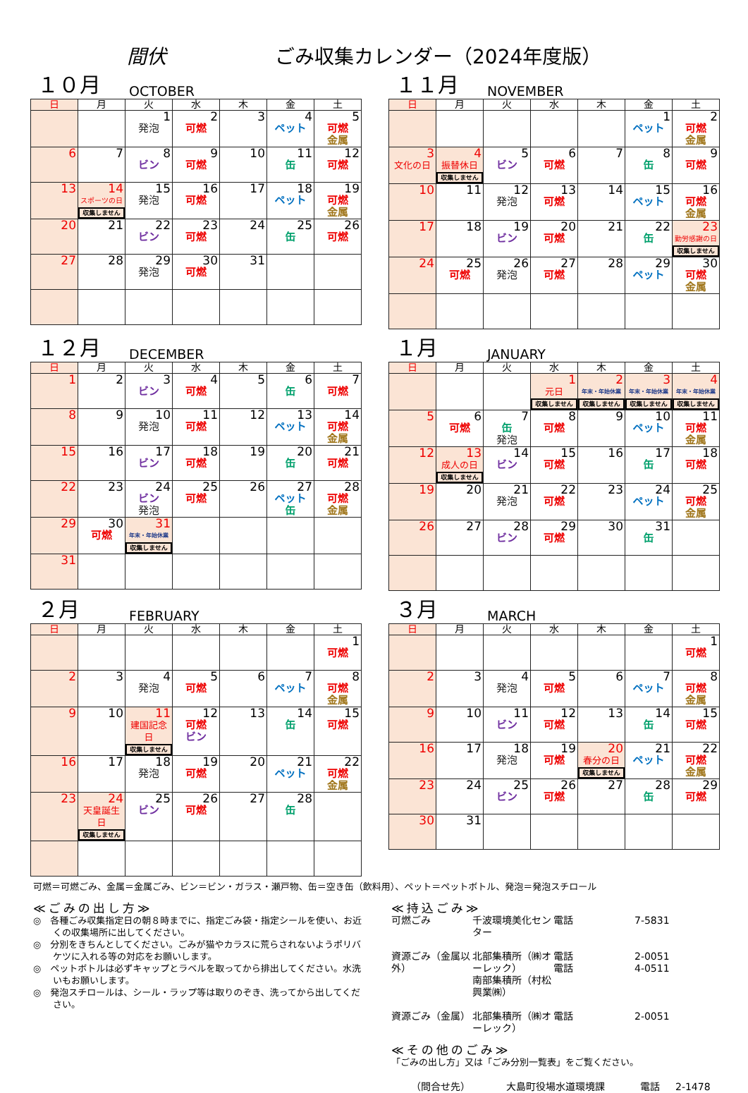間伏 ごみ収集カレンダー（2024年度版）
１０月 OCTOBER
| 日 | 月 | 火 | 水 | 木 | 金 | 土 |
| --- | --- | --- | --- | --- | --- | --- |
| | | 1 発泡 | 2 可燃 | 3 | 4 ペット | 5 可燃 金属 |
| 6 | 7 | 8 ビン | 9 可燃 | 10 | 11 缶 | 12 可燃 |
| 13 | 14 スポーツの日 収集しません | 15 発泡 | 16 可燃 | 17 | 18 ペット | 19 可燃 金属 |
| 20 | 21 | 22 ビン | 23 可燃 | 24 | 25 缶 | 26 可燃 |
| 27 | 28 | 29 発泡 | 30 可燃 | 31 | | |
１１月 NOVEMBER
| 日 | 月 | 火 | 水 | 木 | 金 | 土 |
| --- | --- | --- | --- | --- | --- | --- |
| | | | | | 1 ペット | 2 可燃 金属 |
| 3 文化の日 | 4 振替休日 収集しません | 5 ビン | 6 可燃 | 7 | 8 缶 | 9 可燃 |
| 10 | 11 | 12 発泡 | 13 可燃 | 14 | 15 ペット | 16 可燃 金属 |
| 17 | 18 | 19 ビン | 20 可燃 | 21 | 22 缶 | 23 勤労感謝の日 収集しません |
| 24 | 25 可燃 | 26 発泡 | 27 可燃 | 28 | 29 ペット | 30 可燃 金属 |
１２月 DECEMBER
| 日 | 月 | 火 | 水 | 木 | 金 | 土 |
| --- | --- | --- | --- | --- | --- | --- |
| 1 | 2 | 3 ビン | 4 可燃 | 5 | 6 缶 | 7 可燃 |
| 8 | 9 | 10 発泡 | 11 可燃 | 12 | 13 ペット | 14 可燃 金属 |
| 15 | 16 | 17 ビン | 18 可燃 | 19 | 20 缶 | 21 可燃 |
| 22 | 23 | 24 ビン 発泡 | 25 可燃 | 26 | 27 ペット 缶 | 28 可燃 金属 |
| 29 | 30 可燃 | 31 年末・年始休業 収集しません | | | | |
| 31 | | | | | | |
１月 JANUARY
| 日 | 月 | 火 | 水 | 木 | 金 | 土 |
| --- | --- | --- | --- | --- | --- | --- |
| | | | 1 元日 収集しません | 2 年末・年始休業 収集しません | 3 年末・年始休業 収集しません | 4 年末・年始休業 収集しません |
| 5 | 6 可燃 | 7 缶 発泡 | 8 可燃 | 9 | 10 ペット | 11 可燃 金属 |
| 12 | 13 成人の日 収集しません | 14 ビン | 15 可燃 | 16 | 17 缶 | 18 可燃 |
| 19 | 20 | 21 発泡 | 22 可燃 | 23 | 24 ペット | 25 可燃 金属 |
| 26 | 27 | 28 ビン | 29 可燃 | 30 | 31 缶 | |
２月 FEBRUARY
| 日 | 月 | 火 | 水 | 木 | 金 | 土 |
| --- | --- | --- | --- | --- | --- | --- |
| | | | | | | 1 可燃 |
| 2 | 3 | 4 発泡 | 5 可燃 | 6 | 7 ペット | 8 可燃 金属 |
| 9 | 10 | 11 建国記念日 収集しません | 12 可燃 ビン | 13 | 14 缶 | 15 可燃 |
| 16 | 17 | 18 発泡 | 19 可燃 | 20 | 21 ペット | 22 可燃 金属 |
| 23 | 24 天皇誕生日 収集しません | 25 ビン | 26 可燃 | 27 | 28 缶 | |
３月 MARCH
| 日 | 月 | 火 | 水 | 木 | 金 | 土 |
| --- | --- | --- | --- | --- | --- | --- |
| | | | | | | 1 可燃 |
| 2 | 3 | 4 発泡 | 5 可燃 | 6 | 7 ペット | 8 可燃 金属 |
| 9 | 10 | 11 ビン | 12 可燃 | 13 | 14 缶 | 15 可燃 |
| 16 | 17 | 18 発泡 | 19 可燃 | 20 春分の日 収集しません | 21 ペット | 22 可燃 金属 |
| 23 | 24 | 25 ビン | 26 可燃 | 27 | 28 缶 | 29 可燃 |
| 30 | 31 | | | | | |
可燃＝可燃ごみ、金属＝金属ごみ、ビン＝ビン・ガラス・瀬戸物、缶＝空き缶（飲料用）、ペット＝ペットボトル、発泡＝発泡スチロール
≪ごみの出し方≫
◎　各種ごみ収集指定日の朝８時までに、指定ごみ袋・指定シールを使い、お近くの収集場所に出してください。
◎　分別をきちんとしてください。ごみが猫やカラスに荒らされないようポリバケツに入れる等の対応をお願いします。
◎　ペットボトルは必ずキャップとラベルを取ってから排出してください。水洗いもお願いします。
◎　発泡スチロールは、シール・ラップ等は取りのぞき、洗ってから出してください。
≪持込ごみ≫
| 可燃ごみ | 千波環境美化センター | 電話 | 7-5831 |
| 資源ごみ（金属以外） | 北部集積所（㈱オーレック） 南部集積所（村松興業㈱） | 電話 電話 | 2-0051 4-0511 |
| 資源ごみ（金属） | 北部集積所（㈱オーレック） | 電話 | 2-0051 |
≪その他のごみ≫
「ごみの出し方」又は「ごみ分別一覧表」をご覧ください。
（問合せ先） 大島町役場水道環境課 電話 2-1478